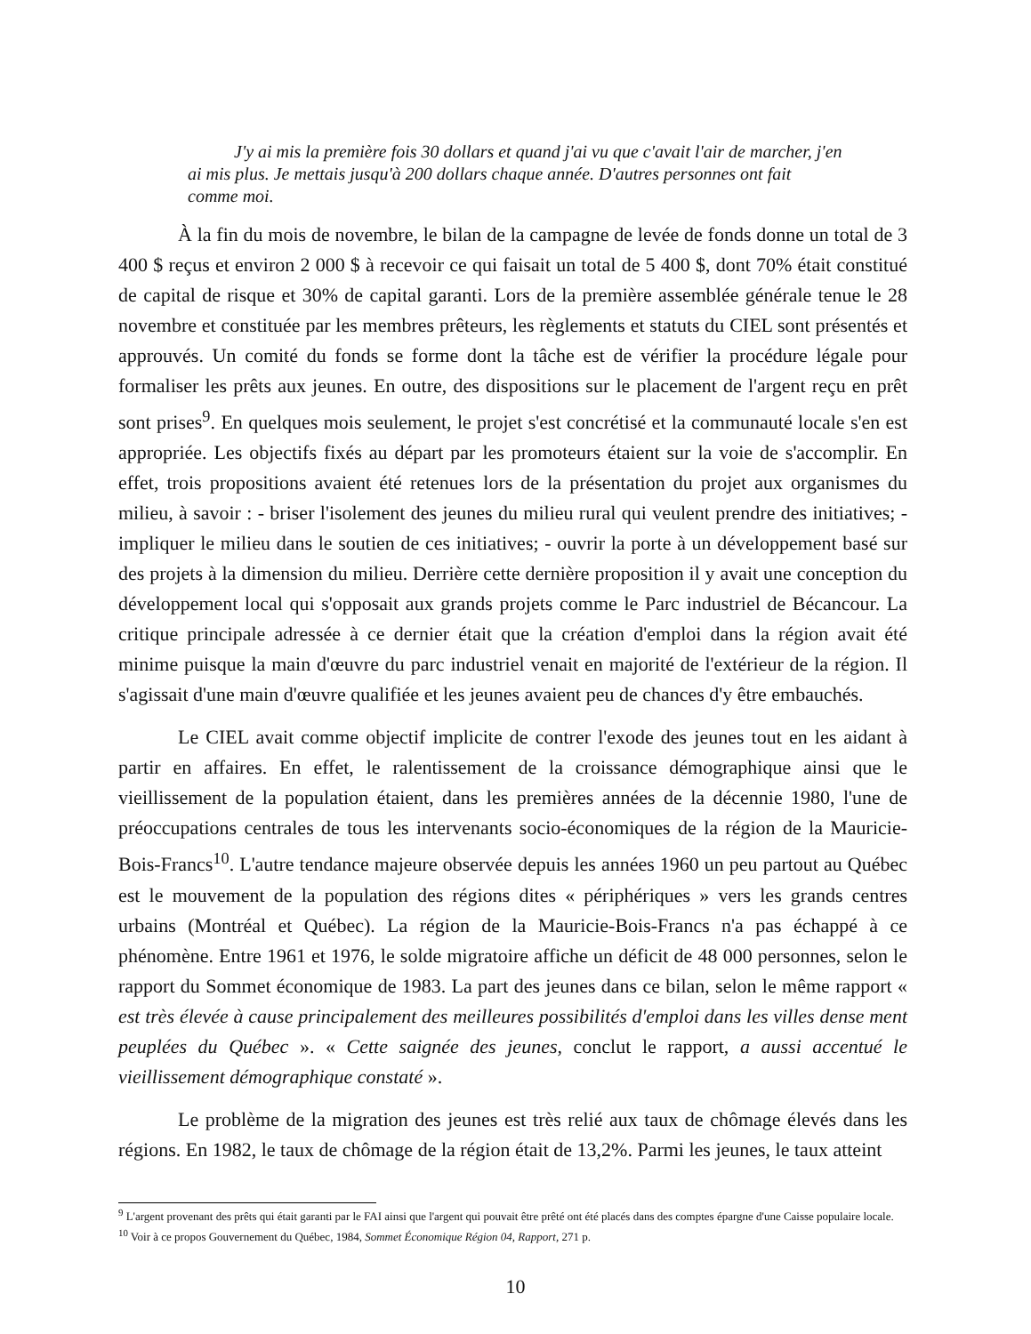J'y ai mis la première fois 30 dollars et quand j'ai vu que c'avait l'air de marcher, j'en ai mis plus. Je mettais jusqu'à 200 dollars chaque année. D'autres personnes ont fait comme moi.
À la fin du mois de novembre, le bilan de la campagne de levée de fonds donne un total de 3 400 $ reçus et environ 2 000 $ à recevoir ce qui faisait un total de 5 400 $, dont 70% était constitué de capital de risque et 30% de capital garanti. Lors de la première assemblée générale tenue le 28 novembre et constituée par les membres prêteurs, les règlements et statuts du CIEL sont présentés et approuvés. Un comité du fonds se forme dont la tâche est de vérifier la procédure légale pour formaliser les prêts aux jeunes. En outre, des dispositions sur le placement de l'argent reçu en prêt sont prises<sup>9</sup>. En quelques mois seulement, le projet s'est concrétisé et la communauté locale s'en est appropriée. Les objectifs fixés au départ par les promoteurs étaient sur la voie de s'accomplir. En effet, trois propositions avaient été retenues lors de la présentation du projet aux organismes du milieu, à savoir : - briser l'isolement des jeunes du milieu rural qui veulent prendre des initiatives; -impliquer le milieu dans le soutien de ces initiatives; - ouvrir la porte à un développement basé sur des projets à la dimension du milieu. Derrière cette dernière proposition il y avait une conception du développement local qui s'opposait aux grands projets comme le Parc industriel de Bécancour. La critique principale adressée à ce dernier était que la création d'emploi dans la région avait été minime puisque la main d'œuvre du parc industriel venait en majorité de l'extérieur de la région. Il s'agissait d'une main d'œuvre qualifiée et les jeunes avaient peu de chances d'y être embauchés.
Le CIEL avait comme objectif implicite de contrer l'exode des jeunes tout en les aidant à partir en affaires. En effet, le ralentissement de la croissance démographique ainsi que le vieillissement de la population étaient, dans les premières années de la décennie 1980, l'une de préoccupations centrales de tous les intervenants socio-économiques de la région de la Mauricie-Bois-Francs<sup>10</sup>. L'autre tendance majeure observée depuis les années 1960 un peu partout au Québec est le mouvement de la population des régions dites « périphériques » vers les grands centres urbains (Montréal et Québec). La région de la Mauricie-Bois-Francs n'a pas échappé à ce phénomène. Entre 1961 et 1976, le solde migratoire affiche un déficit de 48 000 personnes, selon le rapport du Sommet économique de 1983. La part des jeunes dans ce bilan, selon le même rapport « est très élevée à cause principalement des meilleures possibilités d'emploi dans les villes dense ment peuplées du Québec ». « Cette saignée des jeunes, conclut le rapport, a aussi accentué le vieillissement démographique constaté ».
Le problème de la migration des jeunes est très relié aux taux de chômage élevés dans les régions. En 1982, le taux de chômage de la région était de 13,2%. Parmi les jeunes, le taux atteint
<sup>9</sup> L'argent provenant des prêts qui était garanti par le FAI ainsi que l'argent qui pouvait être prêté ont été placés dans des comptes épargne d'une Caisse populaire locale.
<sup>10</sup> Voir à ce propos Gouvernement du Québec, 1984, Sommet Économique Région 04, Rapport, 271 p.
10